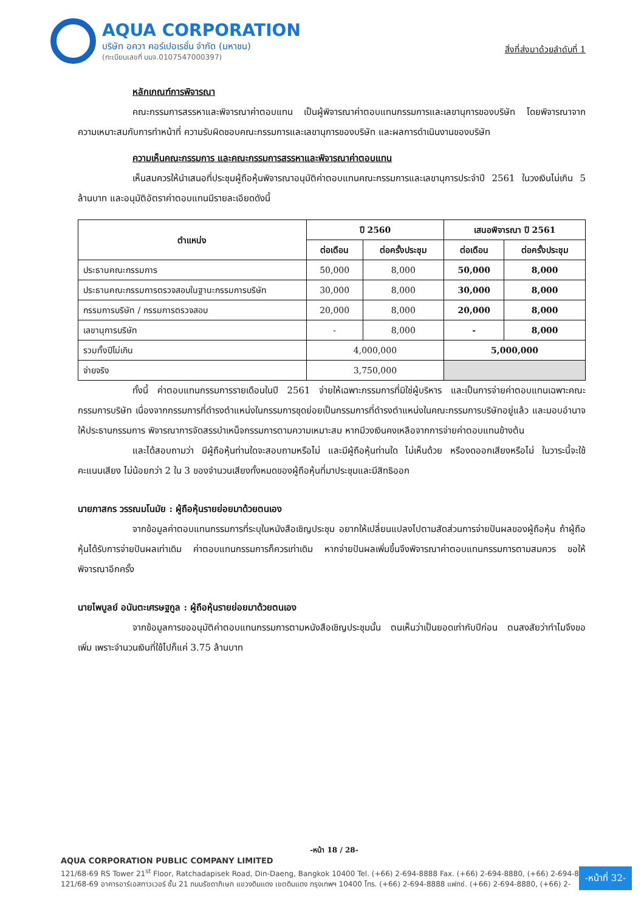AQUA CORPORATION
บริษัท อควา คอร์เปอเรชั่น จำกัด (มหาชน)
(ทะเบียนเลขที่ บมจ.0107547000397)
สิ่งที่ส่งมาด้วยลำดับที่ 1
หลักเกณฑ์การพิจารณา
คณะกรรมการสรรหาและพิจารณาค่าตอบแทน เป็นผู้พิจารณาค่าตอบแทนกรรมการและเลขานุการของบริษัท โดยพิจารณาจากความเหมาะสมกับการทำหน้าที่ ความรับผิดชอบคณะกรรมการและเลขานุการของบริษัท และผลการดำเนินงานของบริษัท
ความเห็นคณะกรรมการ และคณะกรรมการสรรหาและพิจารณาค่าตอบแทน
เห็นสมควรให้นำเสนอที่ประชุมผู้ถือหุ้นพิจารณาอนุมัติค่าตอบแทนคณะกรรมการและเลขานุการประจำปี 2561 ในวงเงินไม่เกิน 5 ล้านบาท และอนุมัติอัตราค่าตอบแทนมีรายละเอียดดังนี้
| ตำแหน่ง | ปี 2560 | | เสนอพิจารณา ปี 2561 | |
| --- | --- | --- | --- | --- |
| | ต่อเดือน | ต่อครั้งประชุม | ต่อเดือน | ต่อครั้งประชุม |
| ประธานคณะกรรมการ | 50,000 | 8,000 | 50,000 | 8,000 |
| ประธานคณะกรรมการตรวจสอบในฐานะกรรมการบริษัท | 30,000 | 8,000 | 30,000 | 8,000 |
| กรรมการบริษัท / กรรมการตรวจสอบ | 20,000 | 8,000 | 20,000 | 8,000 |
| เลขานุการบริษัท | - | 8,000 | - | 8,000 |
| รวมทั้งปีไม่เกิน | 4,000,000 | | 5,000,000 | |
| จ่ายจริง | 3,750,000 | | | |
ทั้งนี้ ค่าตอบแทนกรรมการรายเดือนในปี 2561 จ่ายให้เฉพาะกรรมการที่มิใช่ผู้บริหาร และเป็นการจ่ายค่าตอบแทนเฉพาะคณะกรรมการบริษัท เนื่องจากกรรมการที่ดำรงตำแหน่งในกรรมการชุดย่อยเป็นกรรมการที่ดำรงตำแหน่งในคณะกรรมการบริษัทอยู่แล้ว และมอบอำนาจให้ประธานกรรมการ พิจารณาการจัดสรรบำเหน็จกรรมการตามความเหมาะสม หากมีวงเงินคงเหลือจากการจ่ายค่าตอบแทนข้างต้น
และได้สอบถามว่า มีผู้ถือหุ้นท่านใดจะสอบถามหรือไม่ และมีผู้ถือหุ้นท่านใด ไม่เห็นด้วย หรืองดออกเสียงหรือไม่ ในวาระนี้จะใช้คะแนนเสียง ไม่น้อยกว่า 2 ใน 3 ของจำนวนเสียงทั้งหมดของผู้ถือหุ้นที่มาประชุมและมีสิทธิออก
นายภาสกร วรรณมโนมัย : ผู้ถือหุ้นรายย่อยมาด้วยตนเอง
จากข้อมูลค่าตอบแทนกรรมการที่ระบุในหนังสือเชิญประชุม อยากให้เปลี่ยนแปลงไปตามสัดส่วนการจ่ายปันผลของผู้ถือหุ้น ถ้าผู้ถือหุ้นได้รับการจ่ายปันผลเท่าเดิม ค่าตอบแทนกรรมการก็ควรเท่าเดิม หากจ่ายปันผลเพิ่มขึ้นจึงพิจารณาค่าตอบแทนกรรมการตามสมควร ขอให้พิจารณาอีกครั้ง
นายไพบูลย์ อนันตะเศรษฐกูล : ผู้ถือหุ้นรายย่อยมาด้วยตนเอง
จากข้อมูลการขออนุมัติค่าตอบแทนกรรมการตามหนังสือเชิญประชุมนั้น ตนเห็นว่าเป็นยอดเท่ากับปีก่อน ตนสงสัยว่าทำไมจึงขอเพิ่ม เพราะจำนวนเงินที่ใช้ไปก็แค่ 3.75 ล้านบาท
-หน้า 18 / 28-
AQUA CORPORATION PUBLIC COMPANY LIMITED
121/68-69 RS Tower 21<sup>st</sup> Floor, Ratchadapisek Road, Din-Daeng, Bangkok 10400 Tel. (+66) 2-694-8888 Fax. (+66) 2-694-8880, (+66) 2-694-8889
121/68-69 อาคารอาร์เอสทาวเวอร์ ชั้น 21 ถนนรัชดาภิเษก แขวงดินแดง เขตดินแดง กรุงเทพฯ 10400 โทร. (+66) 2-694-8888 แฟกซ์. (+66) 2-694-8880, (+66) 2-
-หน้าที่ 32-